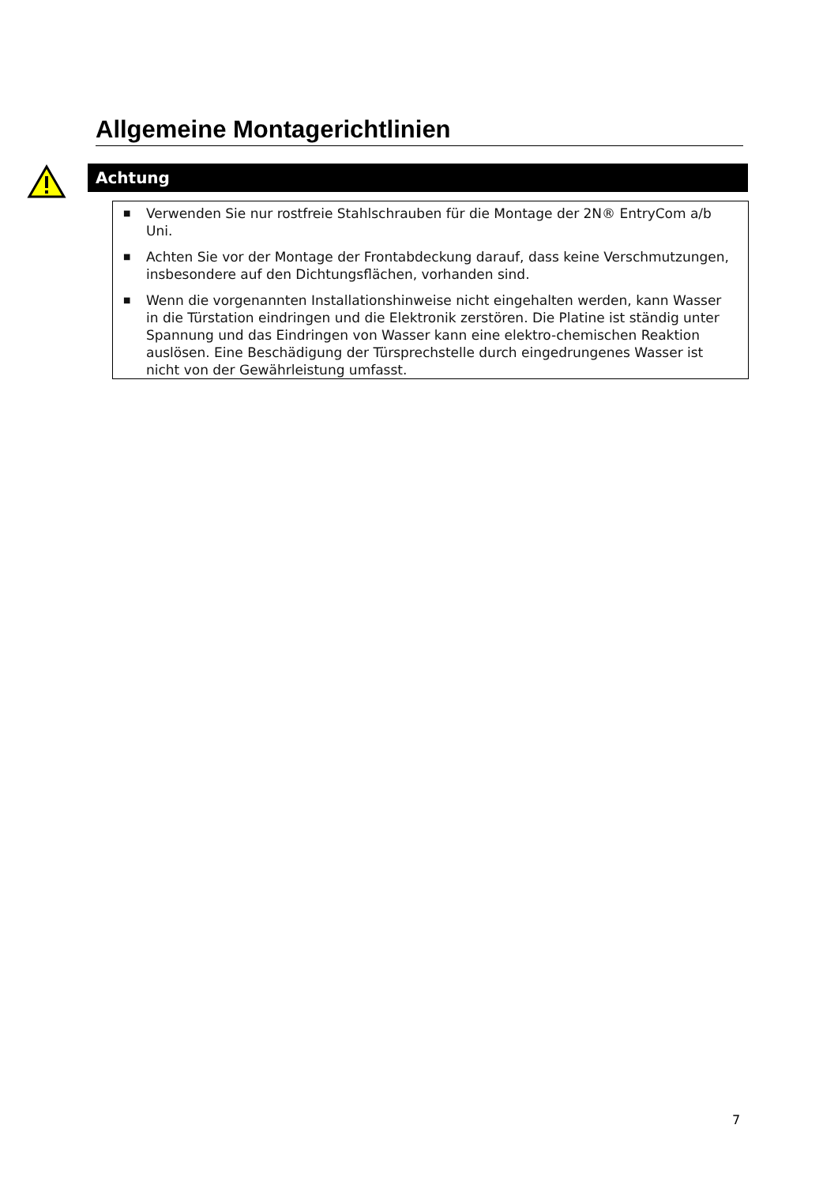Allgemeine Montagerichtlinien
Achtung
■ Verwenden Sie nur rostfreie Stahlschrauben für die Montage der 2N® EntryCom a/b Uni.
■ Achten Sie vor der Montage der Frontabdeckung darauf, dass keine Verschmutzungen, insbesondere auf den Dichtungsflächen, vorhanden sind.
■ Wenn die vorgenannten Installationshinweise nicht eingehalten werden, kann Wasser in die Türstation eindringen und die Elektronik zerstören. Die Platine ist ständig unter Spannung und das Eindringen von Wasser kann eine elektro-chemischen Reaktion auslösen. Eine Beschädigung der Türsprechstelle durch eingedrungenes Wasser ist nicht von der Gewährleistung umfasst.
7